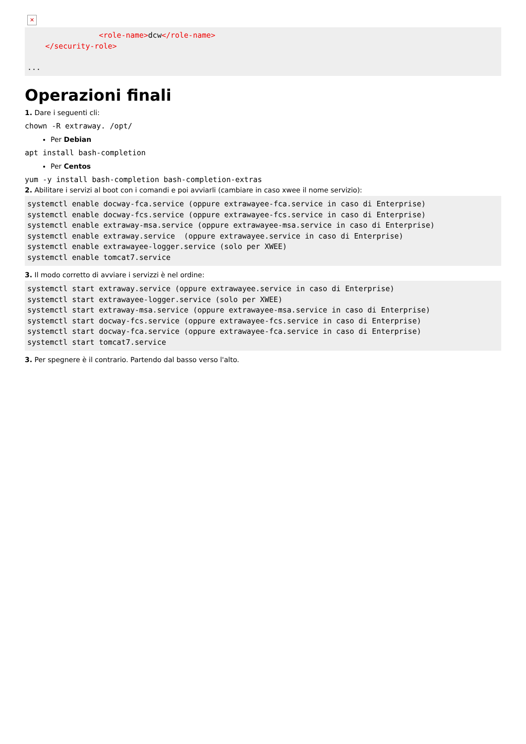✕
                <role-name>dcw</role-name>
    </security-role>

...
Operazioni finali
1. Dare i seguenti cli:
chown -R extraway. /opt/
Per Debian
apt install bash-completion
Per Centos
yum -y install bash-completion bash-completion-extras
2. Abilitare i servizi al boot con i comandi e poi avviarli (cambiare in caso xwee il nome servizio):
systemctl enable docway-fca.service (oppure extrawayee-fca.service in caso di Enterprise)
systemctl enable docway-fcs.service (oppure extrawayee-fcs.service in caso di Enterprise)
systemctl enable extraway-msa.service (oppure extrawayee-msa.service in caso di Enterprise)
systemctl enable extraway.service  (oppure extrawayee.service in caso di Enterprise)
systemctl enable extrawayee-logger.service (solo per XWEE)
systemctl enable tomcat7.service
3. Il modo corretto di avviare i servizzi è nel ordine:
systemctl start extraway.service (oppure extrawayee.service in caso di Enterprise)
systemctl start extrawayee-logger.service (solo per XWEE)
systemctl start extraway-msa.service (oppure extrawayee-msa.service in caso di Enterprise)
systemctl start docway-fcs.service (oppure extrawayee-fcs.service in caso di Enterprise)
systemctl start docway-fca.service (oppure extrawayee-fca.service in caso di Enterprise)
systemctl start tomcat7.service
3. Per spegnere è il contrario. Partendo dal basso verso l'alto.